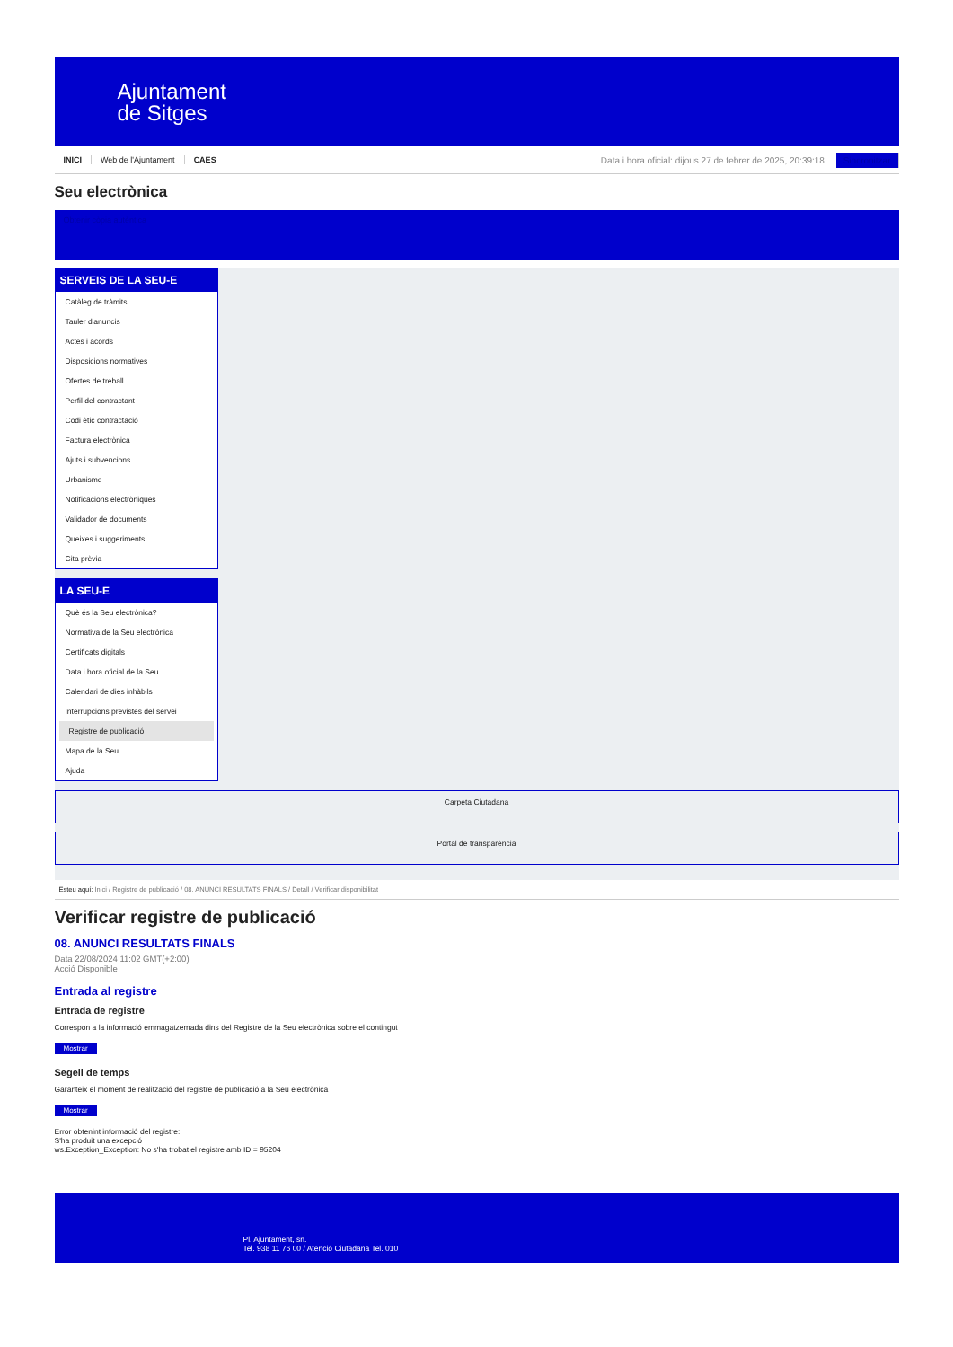Ajuntament
de Sitges
INICI Web de l'Ajuntament CAES
Data i hora oficial: dijous 27 de febrer de 2025, 20:39:18 Sincronitzar
Seu electrònica
Obtenir còpia autèntica
SERVEIS DE LA SEU-E
Catàleg de tràmits
Tauler d'anuncis
Actes i acords
Disposicions normatives
Ofertes de treball
Perfil del contractant
Codi ètic contractació
Factura electrònica
Ajuts i subvencions
Urbanisme
Notificacions electròniques
Validador de documents
Queixes i suggeriments
Cita prèvia
LA SEU-E
Què és la Seu electrònica?
Normativa de la Seu electrònica
Certificats digitals
Data i hora oficial de la Seu
Calendari de dies inhàbils
Interrupcions previstes del servei
Registre de publicació
Mapa de la Seu
Ajuda
Carpeta Ciutadana
Portal de transparència
Esteu aquí: Inici / Registre de publicació / 08. ANUNCI RESULTATS FINALS / Detall / Verificar disponibilitat
Verificar registre de publicació
08. ANUNCI RESULTATS FINALS
Data 22/08/2024 11:02 GMT(+2:00)
Acció Disponible
Entrada al registre
Entrada de registre
Correspon a la informació emmagatzemada dins del Registre de la Seu electrònica sobre el contingut
Mostrar
Segell de temps
Garanteix el moment de realització del registre de publicació a la Seu electrònica
Mostrar
Error obtenint informació del registre:
S'ha produit una excepció
ws.Exception_Exception: No s'ha trobat el registre amb ID = 95204
Pl. Ajuntament, sn.
Tel. 938 11 76 00 / Atenció Ciutadana Tel. 010